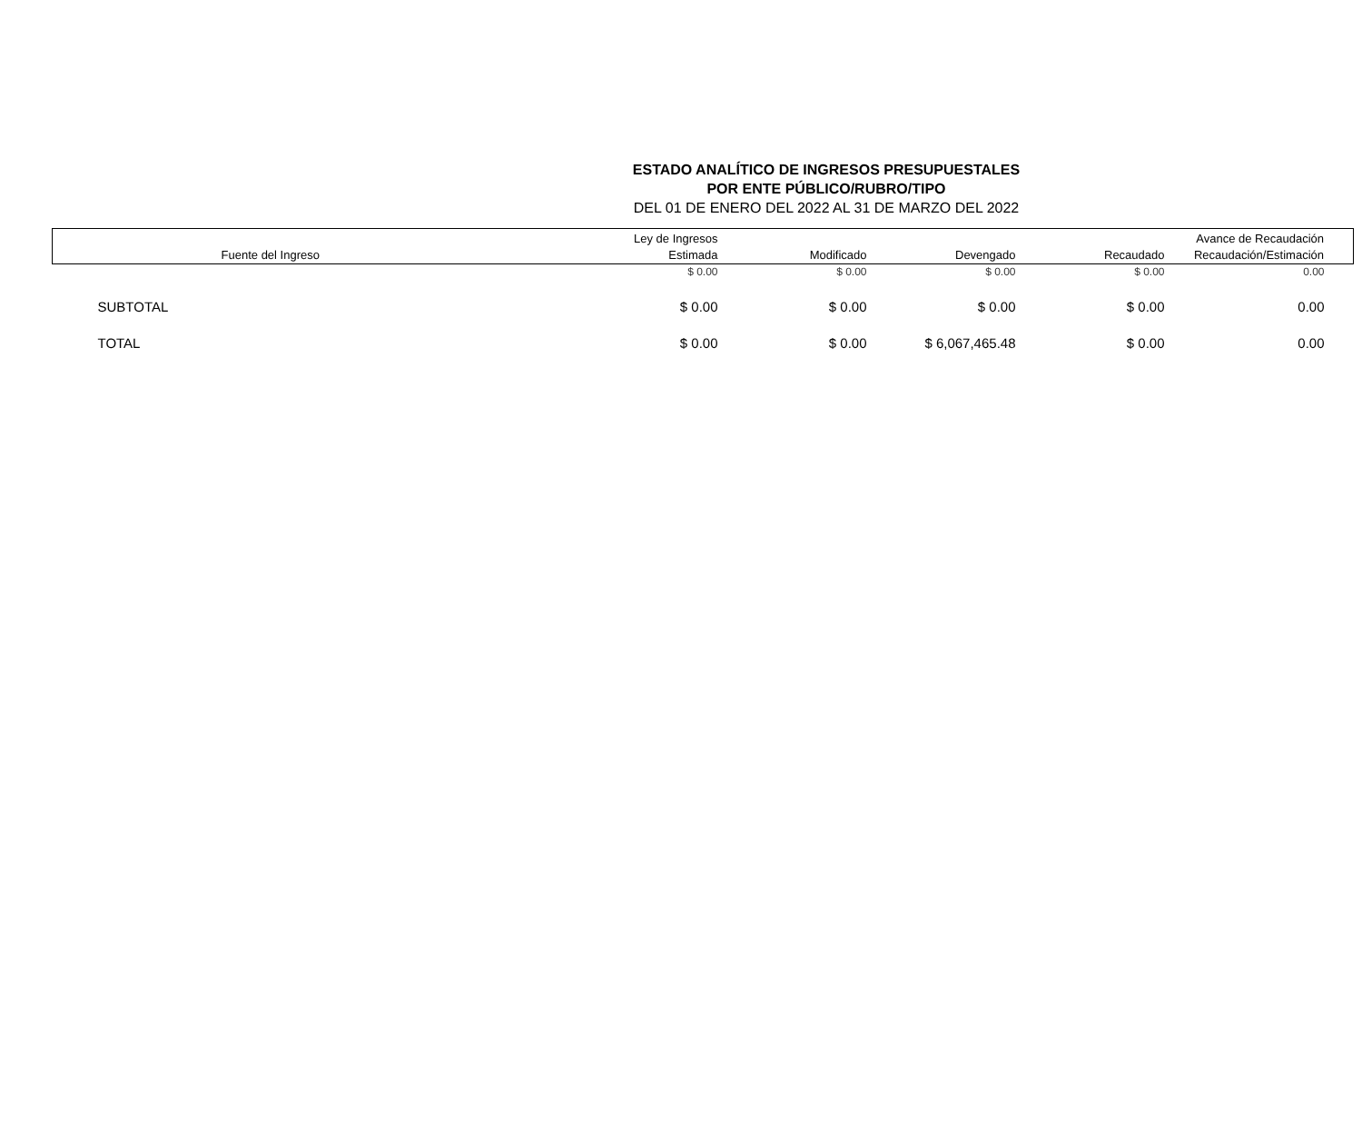ESTADO ANALÍTICO DE INGRESOS PRESUPUESTALES
POR ENTE PÚBLICO/RUBRO/TIPO
DEL 01 DE ENERO DEL 2022 AL 31 DE MARZO DEL 2022
| Fuente del Ingreso | Ley de Ingresos Estimada | Modificado | Devengado | Recaudado | Avance de Recaudación Recaudación/Estimación |
| --- | --- | --- | --- | --- | --- |
| | $ 0.00 | $ 0.00 | $ 0.00 | $ 0.00 | 0.00 |
| SUBTOTAL | $ 0.00 | $ 0.00 | $ 0.00 | $ 0.00 | 0.00 |
| TOTAL | $ 0.00 | $ 0.00 | $ 6,067,465.48 | $ 0.00 | 0.00 |